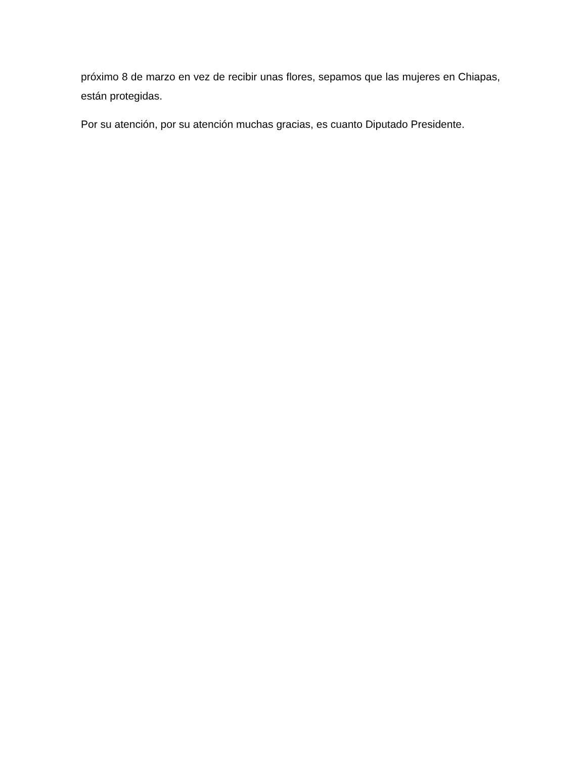próximo 8 de marzo en vez de recibir unas flores, sepamos que las mujeres en Chiapas, están protegidas.
Por su atención, por su atención muchas gracias, es cuanto Diputado Presidente.